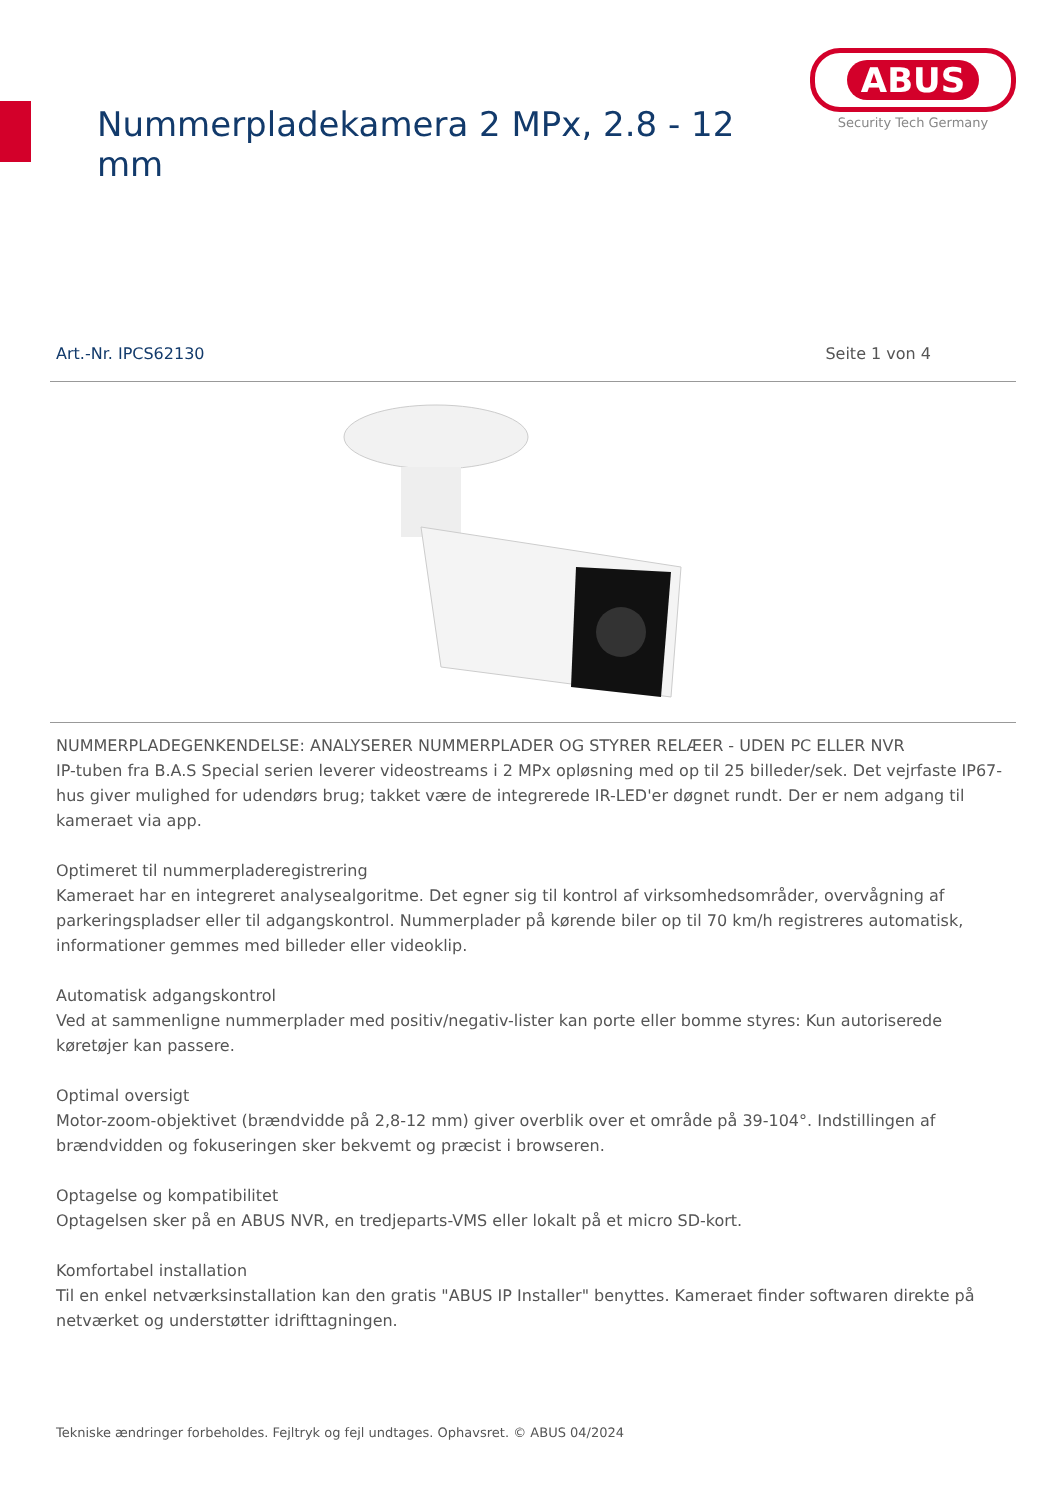Nummerpladekamera 2 MPx, 2.8 - 12 mm
ABUS
Security Tech Germany
Art.-Nr. IPCS62130 Seite 1 von 4
NUMMERPLADEGENKENDELSE: ANALYSERER NUMMERPLADER OG STYRER RELÆER - UDEN PC ELLER NVR
IP-tuben fra B.A.S Special serien leverer videostreams i 2 MPx opløsning med op til 25 billeder/sek. Det vejrfaste IP67-hus giver mulighed for udendørs brug; takket være de integrerede IR-LED'er døgnet rundt. Der er nem adgang til kameraet via app.
Optimeret til nummerpladeregistrering
Kameraet har en integreret analysealgoritme. Det egner sig til kontrol af virksomhedsområder, overvågning af parkeringspladser eller til adgangskontrol. Nummerplader på kørende biler op til 70 km/h registreres automatisk, informationer gemmes med billeder eller videoklip.
Automatisk adgangskontrol
Ved at sammenligne nummerplader med positiv/negativ-lister kan porte eller bomme styres: Kun autoriserede køretøjer kan passere.
Optimal oversigt
Motor-zoom-objektivet (brændvidde på 2,8-12 mm) giver overblik over et område på 39-104°. Indstillingen af brændvidden og fokuseringen sker bekvemt og præcist i browseren.
Optagelse og kompatibilitet
Optagelsen sker på en ABUS NVR, en tredjeparts-VMS eller lokalt på et micro SD-kort.
Komfortabel installation
Til en enkel netværksinstallation kan den gratis "ABUS IP Installer" benyttes. Kameraet finder softwaren direkte på netværket og understøtter idrifttagningen.
Tekniske ændringer forbeholdes. Fejltryk og fejl undtages. Ophavsret. © ABUS 04/2024